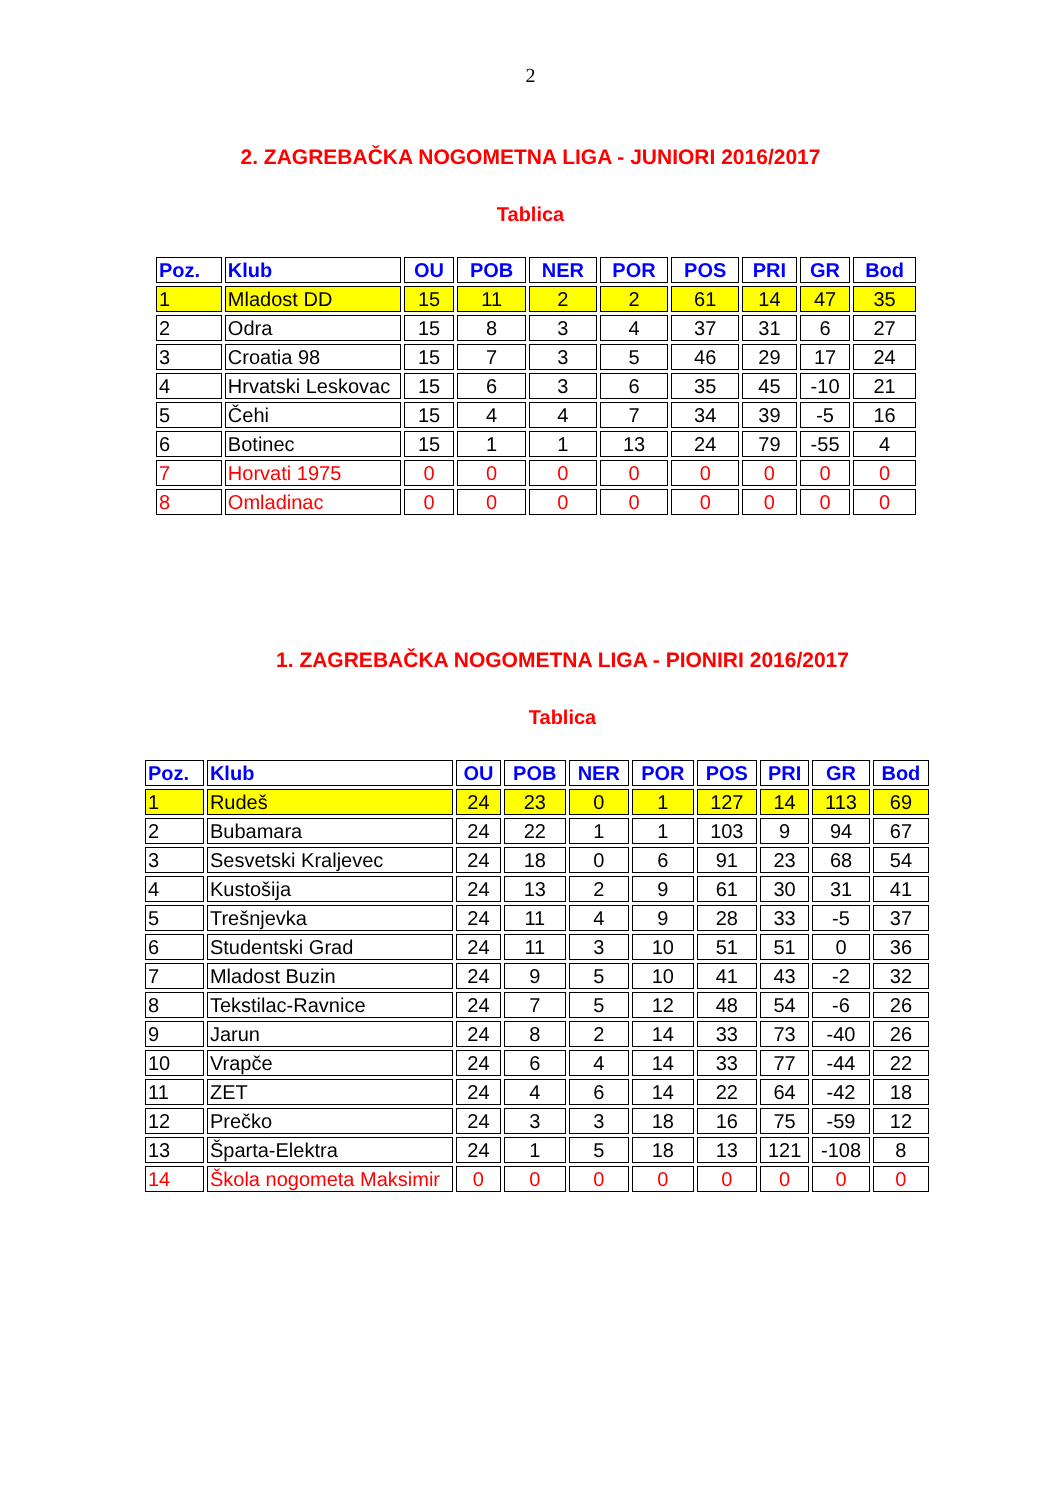2
2. ZAGREBAČKA NOGOMETNA LIGA - JUNIORI 2016/2017
Tablica
| Poz. | Klub | OU | POB | NER | POR | POS | PRI | GR | Bod |
| --- | --- | --- | --- | --- | --- | --- | --- | --- | --- |
| 1 | Mladost DD | 15 | 11 | 2 | 2 | 61 | 14 | 47 | 35 |
| 2 | Odra | 15 | 8 | 3 | 4 | 37 | 31 | 6 | 27 |
| 3 | Croatia 98 | 15 | 7 | 3 | 5 | 46 | 29 | 17 | 24 |
| 4 | Hrvatski Leskovac | 15 | 6 | 3 | 6 | 35 | 45 | -10 | 21 |
| 5 | Čehi | 15 | 4 | 4 | 7 | 34 | 39 | -5 | 16 |
| 6 | Botinec | 15 | 1 | 1 | 13 | 24 | 79 | -55 | 4 |
| 7 | Horvati 1975 | 0 | 0 | 0 | 0 | 0 | 0 | 0 | 0 |
| 8 | Omladinac | 0 | 0 | 0 | 0 | 0 | 0 | 0 | 0 |
1. ZAGREBAČKA NOGOMETNA LIGA - PIONIRI 2016/2017
Tablica
| Poz. | Klub | OU | POB | NER | POR | POS | PRI | GR | Bod |
| --- | --- | --- | --- | --- | --- | --- | --- | --- | --- |
| 1 | Rudeš | 24 | 23 | 0 | 1 | 127 | 14 | 113 | 69 |
| 2 | Bubamara | 24 | 22 | 1 | 1 | 103 | 9 | 94 | 67 |
| 3 | Sesvetski Kraljevec | 24 | 18 | 0 | 6 | 91 | 23 | 68 | 54 |
| 4 | Kustošija | 24 | 13 | 2 | 9 | 61 | 30 | 31 | 41 |
| 5 | Trešnjevka | 24 | 11 | 4 | 9 | 28 | 33 | -5 | 37 |
| 6 | Studentski Grad | 24 | 11 | 3 | 10 | 51 | 51 | 0 | 36 |
| 7 | Mladost Buzin | 24 | 9 | 5 | 10 | 41 | 43 | -2 | 32 |
| 8 | Tekstilac-Ravnice | 24 | 7 | 5 | 12 | 48 | 54 | -6 | 26 |
| 9 | Jarun | 24 | 8 | 2 | 14 | 33 | 73 | -40 | 26 |
| 10 | Vrapče | 24 | 6 | 4 | 14 | 33 | 77 | -44 | 22 |
| 11 | ZET | 24 | 4 | 6 | 14 | 22 | 64 | -42 | 18 |
| 12 | Prečko | 24 | 3 | 3 | 18 | 16 | 75 | -59 | 12 |
| 13 | Šparta-Elektra | 24 | 1 | 5 | 18 | 13 | 121 | -108 | 8 |
| 14 | Škola nogometa Maksimir | 0 | 0 | 0 | 0 | 0 | 0 | 0 | 0 |